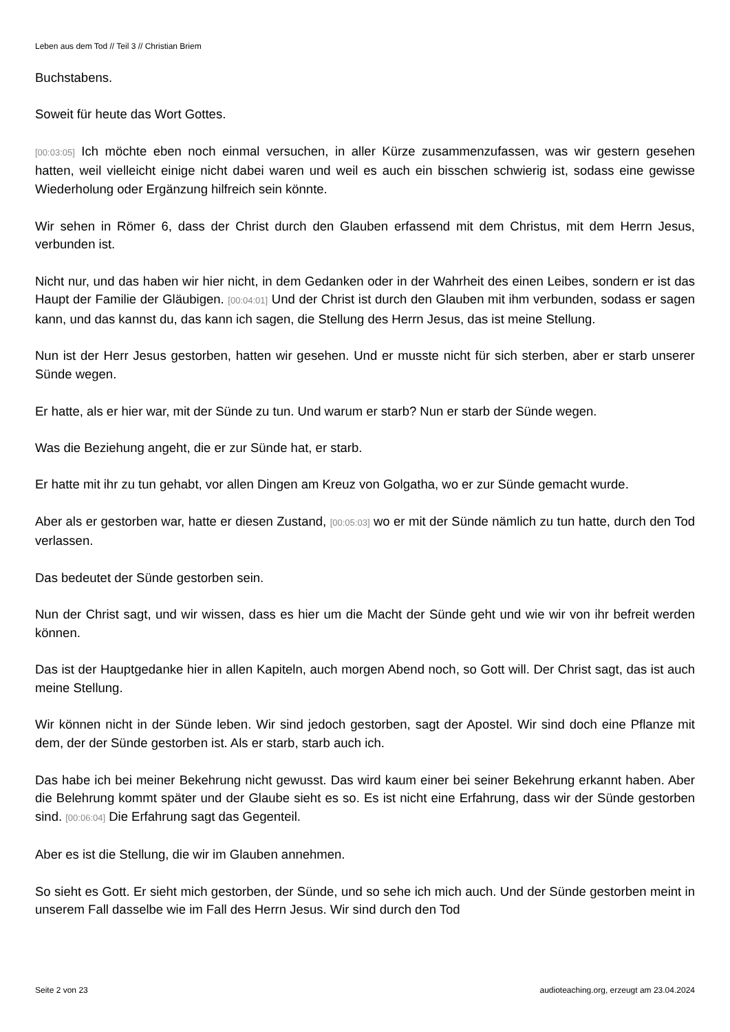Leben aus dem Tod // Teil 3 // Christian Briem
Buchstabens.
Soweit für heute das Wort Gottes.
[00:03:05] Ich möchte eben noch einmal versuchen, in aller Kürze zusammenzufassen, was wir gestern gesehen hatten, weil vielleicht einige nicht dabei waren und weil es auch ein bisschen schwierig ist, sodass eine gewisse Wiederholung oder Ergänzung hilfreich sein könnte.
Wir sehen in Römer 6, dass der Christ durch den Glauben erfassend mit dem Christus, mit dem Herrn Jesus, verbunden ist.
Nicht nur, und das haben wir hier nicht, in dem Gedanken oder in der Wahrheit des einen Leibes, sondern er ist das Haupt der Familie der Gläubigen. [00:04:01] Und der Christ ist durch den Glauben mit ihm verbunden, sodass er sagen kann, und das kannst du, das kann ich sagen, die Stellung des Herrn Jesus, das ist meine Stellung.
Nun ist der Herr Jesus gestorben, hatten wir gesehen. Und er musste nicht für sich sterben, aber er starb unserer Sünde wegen.
Er hatte, als er hier war, mit der Sünde zu tun. Und warum er starb? Nun er starb der Sünde wegen.
Was die Beziehung angeht, die er zur Sünde hat, er starb.
Er hatte mit ihr zu tun gehabt, vor allen Dingen am Kreuz von Golgatha, wo er zur Sünde gemacht wurde.
Aber als er gestorben war, hatte er diesen Zustand, [00:05:03] wo er mit der Sünde nämlich zu tun hatte, durch den Tod verlassen.
Das bedeutet der Sünde gestorben sein.
Nun der Christ sagt, und wir wissen, dass es hier um die Macht der Sünde geht und wie wir von ihr befreit werden können.
Das ist der Hauptgedanke hier in allen Kapiteln, auch morgen Abend noch, so Gott will. Der Christ sagt, das ist auch meine Stellung.
Wir können nicht in der Sünde leben. Wir sind jedoch gestorben, sagt der Apostel. Wir sind doch eine Pflanze mit dem, der der Sünde gestorben ist. Als er starb, starb auch ich.
Das habe ich bei meiner Bekehrung nicht gewusst. Das wird kaum einer bei seiner Bekehrung erkannt haben. Aber die Belehrung kommt später und der Glaube sieht es so. Es ist nicht eine Erfahrung, dass wir der Sünde gestorben sind. [00:06:04] Die Erfahrung sagt das Gegenteil.
Aber es ist die Stellung, die wir im Glauben annehmen.
So sieht es Gott. Er sieht mich gestorben, der Sünde, und so sehe ich mich auch. Und der Sünde gestorben meint in unserem Fall dasselbe wie im Fall des Herrn Jesus. Wir sind durch den Tod
Seite 2 von 23 audioteaching.org, erzeugt am 23.04.2024